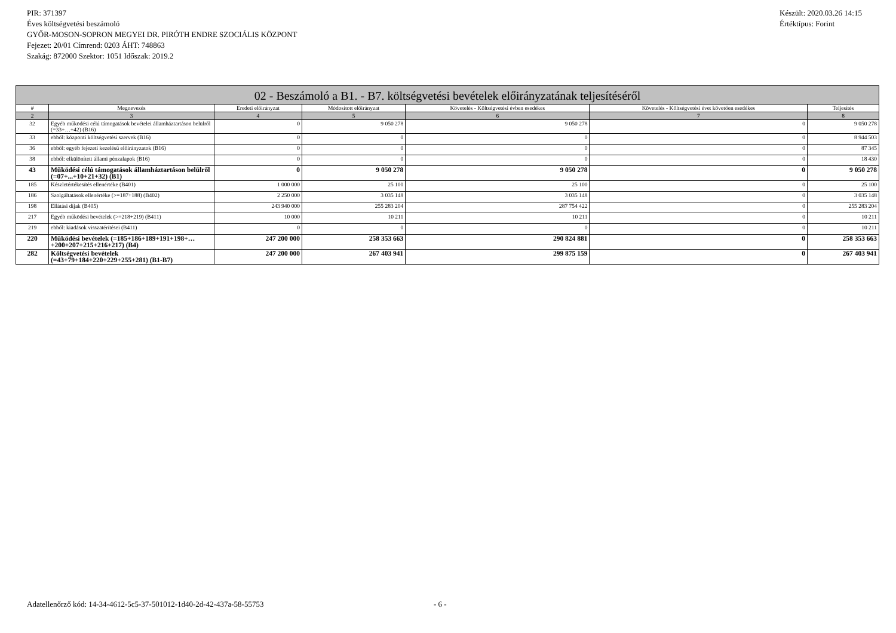PIR: 371397
Éves költségvetési beszámoló
GYŐR-MOSON-SOPRON MEGYEI DR. PIRÓTH ENDRE SZOCIÁLIS KÖZPONT
Fejezet: 20/01 Címrend: 0203 ÁHT: 748863
Szakág: 872000 Szektor: 1051 Időszak: 2019.2
Készült: 2020.03.26 14:15
Értéktípus: Forint
| 02 - Beszámoló a B1. - B7. költségvetési bevételek előirányzatának teljesítéséről | | | | | | |
| --- | --- | --- | --- | --- | --- | --- |
| # | Megnevezés | Eredeti előirányzat | Módosított előirányzat | Követelés - Költségvetési évben esedékes | Követelés - Költségvetési évet követően esedékes | Teljesítés |
| 2 | 3 | 4 | 5 | 6 | 7 | 8 |
| 32 | Egyéb működési célú támogatások bevételei államháztartáson belülről (=33+…+42) (B16) | 0 | 9 050 278 | 9 050 278 | 0 | 9 050 278 |
| 33 | ebből: központi költségvetési szervek (B16) | 0 | 0 | 0 | 0 | 8 944 503 |
| 36 | ebből: egyéb fejezeti kezelésű előirányzatok (B16) | 0 | 0 | 0 | 0 | 87 345 |
| 38 | ebből: elkülönített állami pénzalapok (B16) | 0 | 0 | 0 | 0 | 18 430 |
| 43 | Működési célú támogatások államháztartáson belülről (=07+...+10+21+32) (B1) | 0 | 9 050 278 | 9 050 278 | 0 | 9 050 278 |
| 185 | Készletértékesítés ellenértéke (B401) | 1 000 000 | 25 100 | 25 100 | 0 | 25 100 |
| 186 | Szolgáltatások ellenértéke (>=187+188) (B402) | 2 250 000 | 3 035 148 | 3 035 148 | 0 | 3 035 148 |
| 198 | Ellátási díjak (B405) | 243 940 000 | 255 283 204 | 287 754 422 | 0 | 255 283 204 |
| 217 | Egyéb működési bevételek (>=218+219) (B411) | 10 000 | 10 211 | 10 211 | 0 | 10 211 |
| 219 | ebből: kiadások visszatérítései (B411) | 0 | 0 | 0 | 0 | 10 211 |
| 220 | Működési bevételek (=185+186+189+191+198+…+200+207+215+216+217) (B4) | 247 200 000 | 258 353 663 | 290 824 881 | 0 | 258 353 663 |
| 282 | Költségvetési bevételek (=43+79+184+220+229+255+281) (B1-B7) | 247 200 000 | 267 403 941 | 299 875 159 | 0 | 267 403 941 |
Adatellenőrző kód: 14-34-4612-5c5-37-501012-1d40-2d-42-437a-58-55753
- 6 -